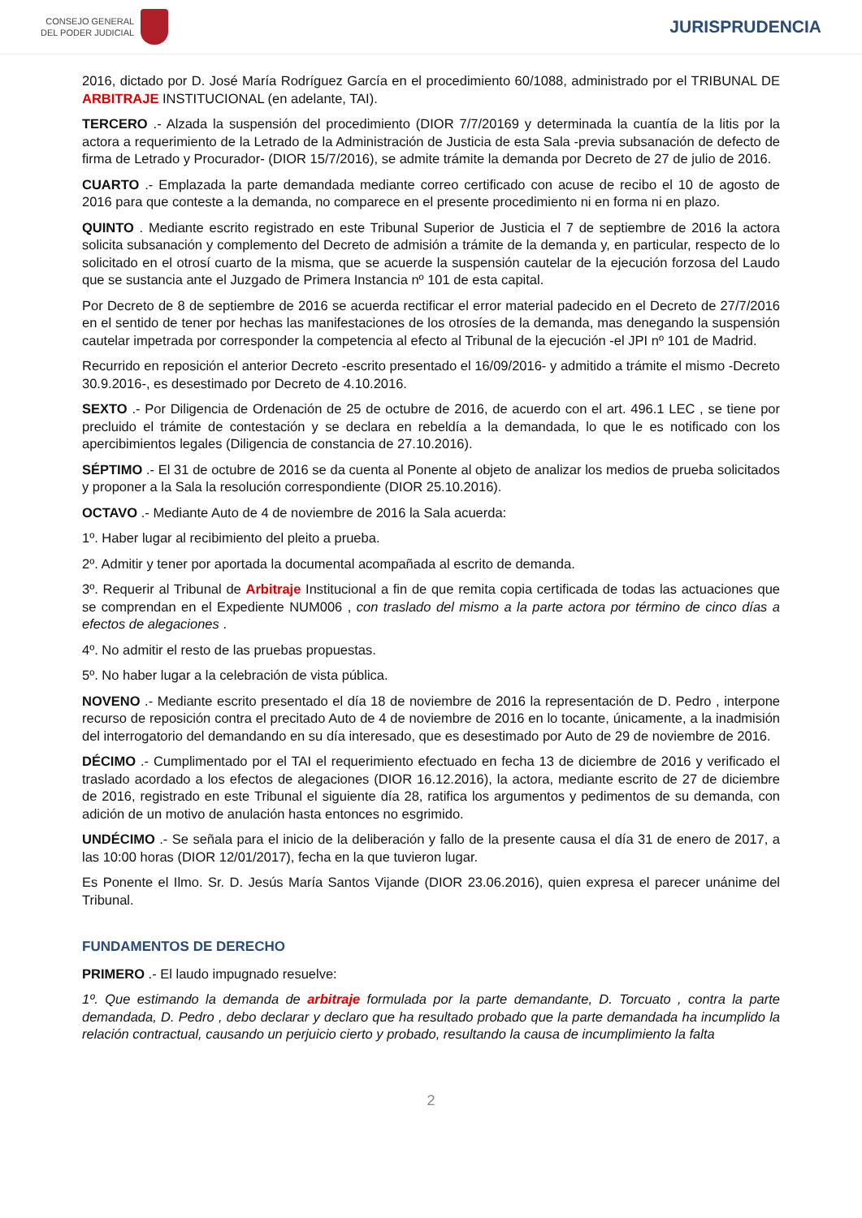CONSEJO GENERAL
DEL PODER JUDICIAL
JURISPRUDENCIA
2016, dictado por D. José María Rodríguez García en el procedimiento 60/1088, administrado por el TRIBUNAL DE ARBITRAJE INSTITUCIONAL (en adelante, TAI).
TERCERO .- Alzada la suspensión del procedimiento (DIOR 7/7/20169 y determinada la cuantía de la litis por la actora a requerimiento de la Letrado de la Administración de Justicia de esta Sala -previa subsanación de defecto de firma de Letrado y Procurador- (DIOR 15/7/2016), se admite trámite la demanda por Decreto de 27 de julio de 2016.
CUARTO .- Emplazada la parte demandada mediante correo certificado con acuse de recibo el 10 de agosto de 2016 para que conteste a la demanda, no comparece en el presente procedimiento ni en forma ni en plazo.
QUINTO . Mediante escrito registrado en este Tribunal Superior de Justicia el 7 de septiembre de 2016 la actora solicita subsanación y complemento del Decreto de admisión a trámite de la demanda y, en particular, respecto de lo solicitado en el otrosí cuarto de la misma, que se acuerde la suspensión cautelar de la ejecución forzosa del Laudo que se sustancia ante el Juzgado de Primera Instancia nº 101 de esta capital.
Por Decreto de 8 de septiembre de 2016 se acuerda rectificar el error material padecido en el Decreto de 27/7/2016 en el sentido de tener por hechas las manifestaciones de los otrosíes de la demanda, mas denegando la suspensión cautelar impetrada por corresponder la competencia al efecto al Tribunal de la ejecución -el JPI nº 101 de Madrid.
Recurrido en reposición el anterior Decreto -escrito presentado el 16/09/2016- y admitido a trámite el mismo -Decreto 30.9.2016-, es desestimado por Decreto de 4.10.2016.
SEXTO .- Por Diligencia de Ordenación de 25 de octubre de 2016, de acuerdo con el art. 496.1 LEC , se tiene por precluido el trámite de contestación y se declara en rebeldía a la demandada, lo que le es notificado con los apercibimientos legales (Diligencia de constancia de 27.10.2016).
SÉPTIMO .- El 31 de octubre de 2016 se da cuenta al Ponente al objeto de analizar los medios de prueba solicitados y proponer a la Sala la resolución correspondiente (DIOR 25.10.2016).
OCTAVO .- Mediante Auto de 4 de noviembre de 2016 la Sala acuerda:
1º. Haber lugar al recibimiento del pleito a prueba.
2º. Admitir y tener por aportada la documental acompañada al escrito de demanda.
3º. Requerir al Tribunal de Arbitraje Institucional a fin de que remita copia certificada de todas las actuaciones que se comprendan en el Expediente NUM006 , con traslado del mismo a la parte actora por término de cinco días a efectos de alegaciones .
4º. No admitir el resto de las pruebas propuestas.
5º. No haber lugar a la celebración de vista pública.
NOVENO .- Mediante escrito presentado el día 18 de noviembre de 2016 la representación de D. Pedro , interpone recurso de reposición contra el precitado Auto de 4 de noviembre de 2016 en lo tocante, únicamente, a la inadmisión del interrogatorio del demandando en su día interesado, que es desestimado por Auto de 29 de noviembre de 2016.
DÉCIMO .- Cumplimentado por el TAI el requerimiento efectuado en fecha 13 de diciembre de 2016 y verificado el traslado acordado a los efectos de alegaciones (DIOR 16.12.2016), la actora, mediante escrito de 27 de diciembre de 2016, registrado en este Tribunal el siguiente día 28, ratifica los argumentos y pedimentos de su demanda, con adición de un motivo de anulación hasta entonces no esgrimido.
UNDÉCIMO .- Se señala para el inicio de la deliberación y fallo de la presente causa el día 31 de enero de 2017, a las 10:00 horas (DIOR 12/01/2017), fecha en la que tuvieron lugar.
Es Ponente el Ilmo. Sr. D. Jesús María Santos Vijande (DIOR 23.06.2016), quien expresa el parecer unánime del Tribunal.
FUNDAMENTOS DE DERECHO
PRIMERO .- El laudo impugnado resuelve:
1º. Que estimando la demanda de arbitraje formulada por la parte demandante, D. Torcuato , contra la parte demandada, D. Pedro , debo declarar y declaro que ha resultado probado que la parte demandada ha incumplido la relación contractual, causando un perjuicio cierto y probado, resultando la causa de incumplimiento la falta
2